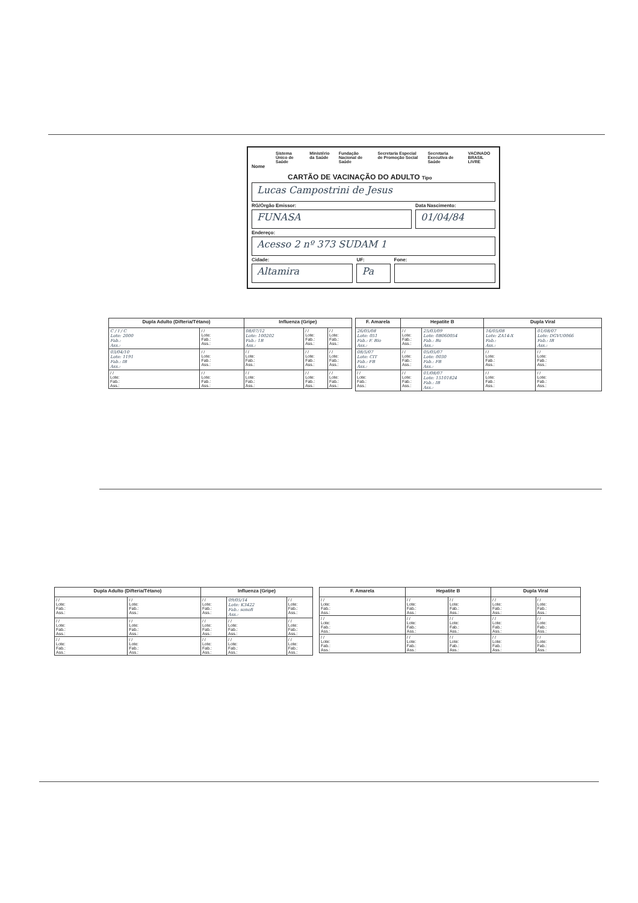Sistema Único de Saúde Ministério da Saúde Fundação Nacional de Saúde Secretaria Especial de Promoção Social Secretaria Executiva de Saúde VACINADO BRASIL LIVRE
Nome
CARTÃO DE VACINAÇÃO DO ADULTO Tipo
Lucas Campostrini de Jesus
RG/Órgão Emissor:
FUNASA
Data Nascimento:
01/04/84
Endereço:
Acesso 2 nº 373 SUDAM 1
Cidade:
Altamira
UF:
Pa
Fone:
| Dupla Adulto (Difteria/Tétano) | | Influenza (Gripe) | | |
| --- | --- | --- | --- | --- |
| C / I / C Lote: 2000 Fab.: Ass.: | / / Lote: Fab.: Ass.: | 08/07/12 Lote: 100202 Fab.: 1B Ass.: | / / Lote: Fab.: Ass.: | / / Lote: Fab.: Ass.: |
| 03/04/10 Lote: 1191 Fab.: IB Ass.: | / / Lote: Fab.: Ass.: | / / Lote: Fab.: Ass.: | / / Lote: Fab.: Ass.: | / / Lote: Fab.: Ass.: |
| / / Lote: Fab.: Ass.: | / / Lote: Fab.: Ass.: | / / Lote: Fab.: Ass.: | / / Lote: Fab.: Ass.: | / / Lote: Fab.: Ass.: |
| F. Amarela | Hepatite B | | Dupla Viral | |
| --- | --- | --- | --- | --- |
| 26/05/08 Lote: 051 Fab.: F. Bio Ass.: | / / Lote: Fab.: Ass.: | 25/03/09 Lote: 0B060054 Fab.: Bu Ass.: | 16/05/08 Lote: ZA14-X Fab.: Ass.: | 01/08/07 Lote: DGVU0066 Fab.: IB Ass.: |
| 08/5/07 Lote: CIT Fab.: FB Ass.: | / / Lote: Fab.: Ass.: | 05/05/07 Lote: 0030 Fab.: FB Ass.: | / / Lote: Fab.: Ass.: | / / Lote: Fab.: Ass.: |
| / / Lote: Fab.: Ass.: | / / Lote: Fab.: Ass.: | 01/08/07 Lote: 15101824 Fab.: IB Ass.: | / / Lote: Fab.: Ass.: | / / Lote: Fab.: Ass.: |
| Dupla Adulto (Difteria/Tétano) | | Influenza (Gripe) | | |
| --- | --- | --- | --- | --- |
| / / Lote: Fab.: Ass.: | / / Lote: Fab.: Ass.: | / / Lote: Fab.: Ass.: | 09/05/14 Lote: K3422 Fab.: sonofi Ass.: | / / Lote: Fab.: Ass.: |
| / / Lote: Fab.: Ass.: | / / Lote: Fab.: Ass.: | / / Lote: Fab.: Ass.: | / / Lote: Fab.: Ass.: | / / Lote: Fab.: Ass.: |
| / / Lote: Fab.: Ass.: | / / Lote: Fab.: Ass.: | / / Lote: Fab.: Ass.: | / / Lote: Fab.: Ass.: | / / Lote: Fab.: Ass.: |
| F. Amarela | Hepatite B | | Dupla Viral | |
| --- | --- | --- | --- | --- |
| / / Lote: Fab.: Ass.: | / / Lote: Fab.: Ass.: | / / Lote: Fab.: Ass.: | / / Lote: Fab.: Ass.: | / / Lote: Fab.: Ass.: |
| / / Lote: Fab.: Ass.: | / / Lote: Fab.: Ass.: | / / Lote: Fab.: Ass.: | / / Lote: Fab.: Ass.: | / / Lote: Fab.: Ass.: |
| / / Lote: Fab.: Ass.: | / / Lote: Fab.: Ass.: | / / Lote: Fab.: Ass.: | / / Lote: Fab.: Ass.: | / / Lote: Fab.: Ass.: |